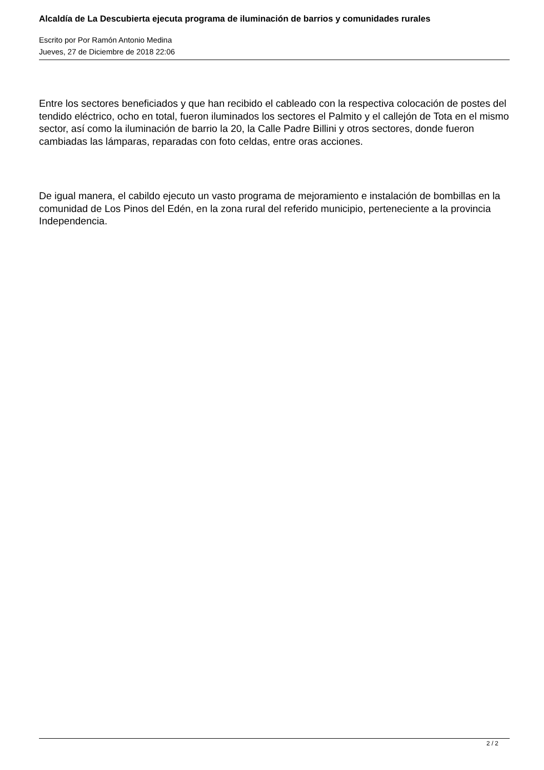Alcaldía de La Descubierta ejecuta programa de iluminación de barrios y comunidades rurales
Escrito por Por Ramón Antonio Medina
Jueves, 27 de Diciembre de 2018 22:06
Entre los sectores beneficiados y que han recibido el cableado con la respectiva colocación de postes del tendido eléctrico, ocho en total, fueron iluminados los sectores el Palmito y el callejón de Tota en el mismo sector, así como la iluminación de barrio la 20, la Calle Padre Billini y otros sectores, donde fueron cambiadas las lámparas, reparadas con foto celdas, entre oras acciones.
De igual manera, el cabildo ejecuto un vasto programa de mejoramiento e instalación de bombillas en la comunidad de Los Pinos del Edén, en la zona rural del referido municipio, perteneciente a la provincia Independencia.
2 / 2